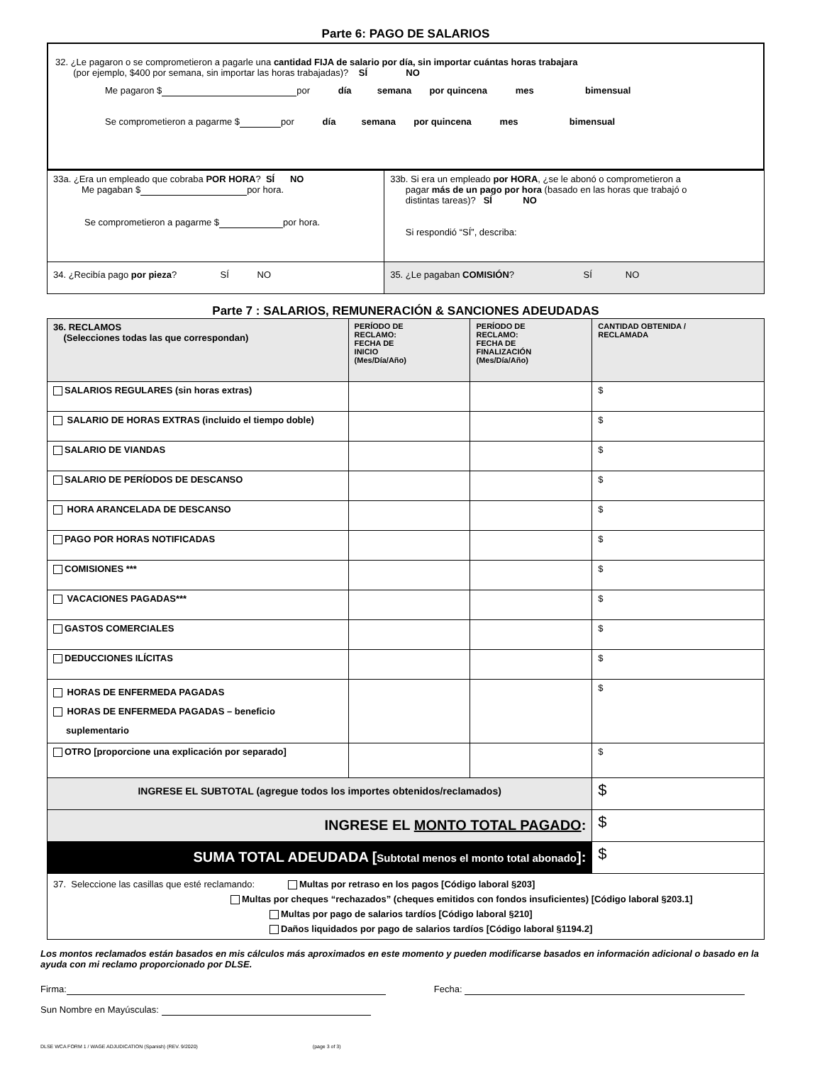Parte 6: PAGO DE SALARIOS
32. ¿Le pagaron o se comprometieron a pagarle una cantidad FIJA de salario por día, sin importar cuántas horas trabajara
(por ejemplo, $400 por semana, sin importar las horas trabajadas)? SÍ NO
Me pagaron $ por día semana por quincena mes bimensual
Se comprometieron a pagarme $ por día semana por quincena mes bimensual
| 33a. ¿Era un empleado que cobraba POR HORA ? SÍ NO Me pagaban $ por hora. Se comprometieron a pagarme $ por hora. | 33b. Si era un empleado por HORA , ¿se le abonó o comprometieron a pagar más de un pago por hora (basado en las horas que trabajó o distintas tareas)? SÍ NO Si respondió “SÍ”, describa: |
| 34. ¿Recibía pago por pieza ? SÍ NO | 35. ¿Le pagaban COMISIÓN ? SÍ NO |
Parte 7 : SALARIOS, REMUNERACIÓN & SANCIONES ADEUDADAS
| 36. RECLAMOS (Selecciones todas las que correspondan) | PERÍODO DE RECLAMO: FECHA DE INICIO (Mes/Día/Año) | PERÍODO DE RECLAMO: FECHA DE FINALIZACIÓN (Mes/Día/Año) | CANTIDAD OBTENIDA / RECLAMADA |
| --- | --- | --- | --- |
| SALARIOS REGULARES (sin horas extras) | | | $ |
| SALARIO DE HORAS EXTRAS (incluido el tiempo doble) | | | $ |
| SALARIO DE VIANDAS | | | $ |
| SALARIO DE PERÍODOS DE DESCANSO | | | $ |
| HORA ARANCELADA DE DESCANSO | | | $ |
| PAGO POR HORAS NOTIFICADAS | | | $ |
| COMISIONES *** | | | $ |
| VACACIONES PAGADAS*** | | | $ |
| GASTOS COMERCIALES | | | $ |
| DEDUCCIONES ILÍCITAS | | | $ |
| HORAS DE ENFERMEDA PAGADAS HORAS DE ENFERMEDA PAGADAS – beneficio suplementario | | | $ |
| OTRO [proporcione una explicación por separado] | | | $ |
| INGRESE EL SUBTOTAL (agregue todos los importes obtenidos/reclamados) | | | $ |
| INGRESE EL MONTO TOTAL PAGADO : | | | $ |
| SUMA TOTAL ADEUDADA [ Subtotal menos el monto total abonado ]: | | | $ |
| 37. Seleccione las casillas que esté reclamando: Multas por retraso en los pagos [Código laboral §203] Multas por cheques “rechazados” (cheques emitidos con fondos insuficientes) [Código laboral §203.1] Multas por pago de salarios tardíos [Código laboral §210] Daños liquidados por pago de salarios tardíos [Código laboral §1194.2] | | | |
Los montos reclamados están basados en mis cálculos más aproximados en este momento y pueden modificarse basados en información adicional o basado en la ayuda con mi reclamo proporcionado por DLSE.
Firma: Fecha:
Sun Nombre en Mayúsculas:
DLSE WCA FORM 1 / WAGE ADJUDICATION (Spanish) (REV. 9/2020) (page 3 of 3)